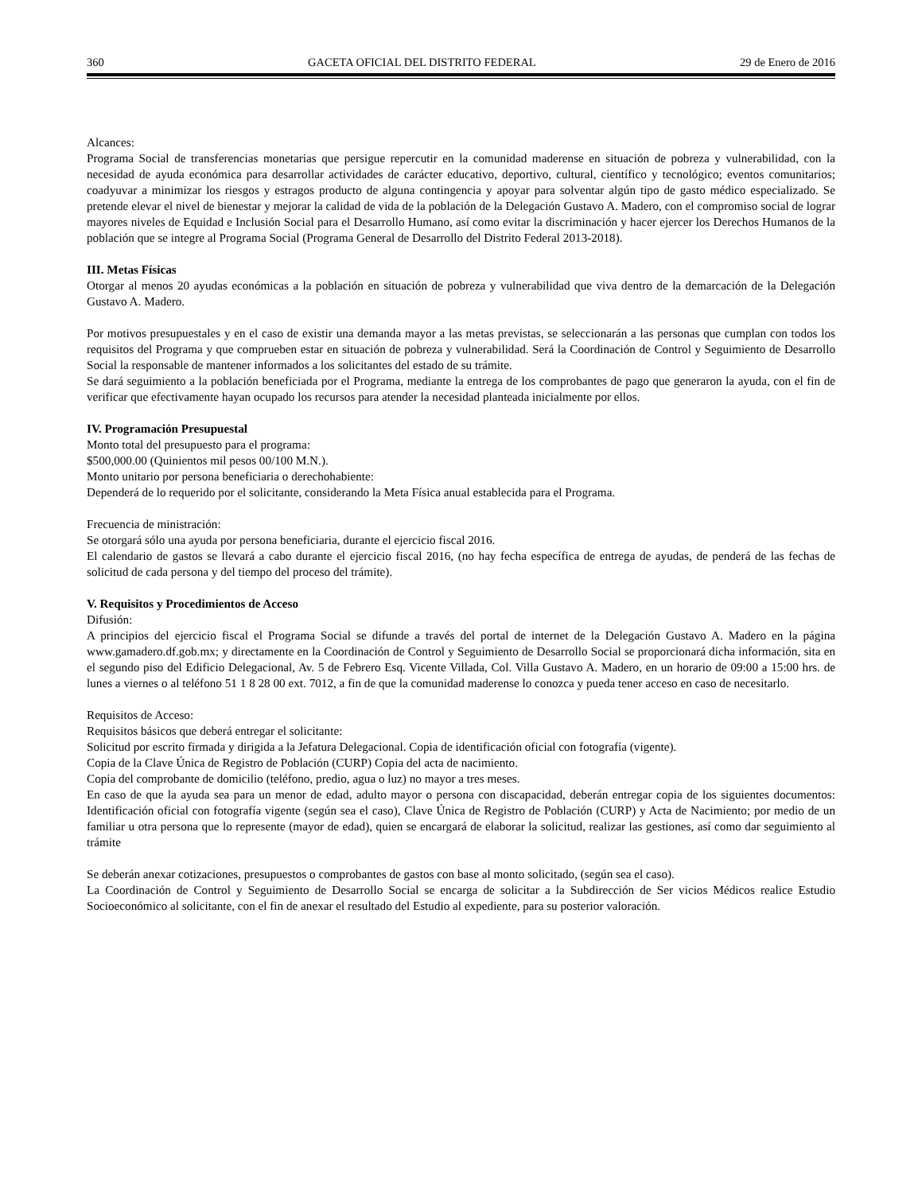360 GACETA OFICIAL DEL DISTRITO FEDERAL 29 de Enero de 2016
Alcances:
Programa Social de transferencias monetarias que persigue repercutir en la comunidad maderense en situación de pobreza y vulnerabilidad, con la necesidad de ayuda económica para desarrollar actividades de carácter educativo, deportivo, cultural, científico y tecnológico; eventos comunitarios; coadyuvar a minimizar los riesgos y estragos producto de alguna contingencia y apoyar para solventar algún tipo de gasto médico especializado. Se pretende elevar el nivel de bienestar y mejorar la calidad de vida de la población de la Delegación Gustavo A. Madero, con el compromiso social de lograr mayores niveles de Equidad e Inclusión Social para el Desarrollo Humano, así como evitar la discriminación y hacer ejercer los Derechos Humanos de la población que se integre al Programa Social (Programa General de Desarrollo del Distrito Federal 2013-2018).
III. Metas Físicas
Otorgar al menos 20 ayudas económicas a la población en situación de pobreza y vulnerabilidad que viva dentro de la demarcación de la Delegación Gustavo A. Madero.
Por motivos presupuestales y en el caso de existir una demanda mayor a las metas previstas, se seleccionarán a las personas que cumplan con todos los requisitos del Programa y que comprueben estar en situación de pobreza y vulnerabilidad. Será la Coordinación de Control y Seguimiento de Desarrollo Social la responsable de mantener informados a los solicitantes del estado de su trámite.
Se dará seguimiento a la población beneficiada por el Programa, mediante la entrega de los comprobantes de pago que generaron la ayuda, con el fin de verificar que efectivamente hayan ocupado los recursos para atender la necesidad planteada inicialmente por ellos.
IV. Programación Presupuestal
Monto total del presupuesto para el programa:
$500,000.00 (Quinientos mil pesos 00/100 M.N.).
Monto unitario por persona beneficiaria o derechohabiente:
Dependerá de lo requerido por el solicitante, considerando la Meta Física anual establecida para el Programa.
Frecuencia de ministración:
Se otorgará sólo una ayuda por persona beneficiaria, durante el ejercicio fiscal 2016.
El calendario de gastos se llevará a cabo durante el ejercicio fiscal 2016, (no hay fecha específica de entrega de ayudas, de penderá de las fechas de solicitud de cada persona y del tiempo del proceso del trámite).
V. Requisitos y Procedimientos de Acceso
Difusión:
A principios del ejercicio fiscal el Programa Social se difunde a través del portal de internet de la Delegación Gustavo A. Madero en la página www.gamadero.df.gob.mx; y directamente en la Coordinación de Control y Seguimiento de Desarrollo Social se proporcionará dicha información, sita en el segundo piso del Edificio Delegacional, Av. 5 de Febrero Esq. Vicente Villada, Col. Villa Gustavo A. Madero, en un horario de 09:00 a 15:00 hrs. de lunes a viernes o al teléfono 51 1 8 28 00 ext. 7012, a fin de que la comunidad maderense lo conozca y pueda tener acceso en caso de necesitarlo.
Requisitos de Acceso:
Requisitos básicos que deberá entregar el solicitante:
Solicitud por escrito firmada y dirigida a la Jefatura Delegacional. Copia de identificación oficial con fotografía (vigente).
Copia de la Clave Única de Registro de Población (CURP) Copia del acta de nacimiento.
Copia del comprobante de domicilio (teléfono, predio, agua o luz) no mayor a tres meses.
En caso de que la ayuda sea para un menor de edad, adulto mayor o persona con discapacidad, deberán entregar copia de los siguientes documentos: Identificación oficial con fotografía vigente (según sea el caso), Clave Única de Registro de Población (CURP) y Acta de Nacimiento; por medio de un familiar u otra persona que lo represente (mayor de edad), quien se encargará de elaborar la solicitud, realizar las gestiones, así como dar seguimiento al trámite
Se deberán anexar cotizaciones, presupuestos o comprobantes de gastos con base al monto solicitado, (según sea el caso).
La Coordinación de Control y Seguimiento de Desarrollo Social se encarga de solicitar a la Subdirección de Ser vicios Médicos realice Estudio Socioeconómico al solicitante, con el fin de anexar el resultado del Estudio al expediente, para su posterior valoración.